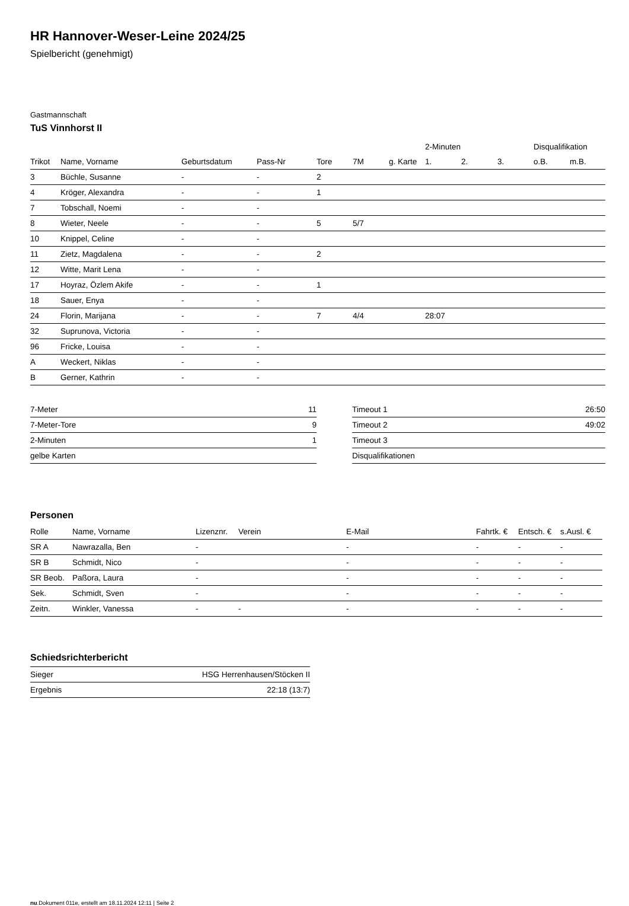HR Hannover-Weser-Leine 2024/25
Spielbericht (genehmigt)
Gastmannschaft
TuS Vinnhorst II
| | | | | | | | 2-Minuten | | | Disqualifikation | |
| --- | --- | --- | --- | --- | --- | --- | --- | --- | --- | --- | --- |
| Trikot | Name, Vorname | Geburtsdatum | Pass-Nr | Tore | 7M | g. Karte | 1. | 2. | 3. | o.B. | m.B. |
| 3 | Büchle, Susanne | - | - | 2 | | | | | | | |
| 4 | Kröger, Alexandra | - | - | 1 | | | | | | | |
| 7 | Tobschall, Noemi | - | - | | | | | | | | |
| 8 | Wieter, Neele | - | - | 5 | 5/7 | | | | | | |
| 10 | Knippel, Celine | - | - | | | | | | | | |
| 11 | Zietz, Magdalena | - | - | 2 | | | | | | | |
| 12 | Witte, Marit Lena | - | - | | | | | | | | |
| 17 | Hoyraz, Özlem Akife | - | - | 1 | | | | | | | |
| 18 | Sauer, Enya | - | - | | | | | | | | |
| 24 | Florin, Marijana | - | - | 7 | 4/4 | | 28:07 | | | | |
| 32 | Suprunova, Victoria | - | - | | | | | | | | |
| 96 | Fricke, Louisa | - | - | | | | | | | | |
| A | Weckert, Niklas | - | - | | | | | | | | |
| B | Gerner, Kathrin | - | - | | | | | | | | |
| 7-Meter | 11 |
| 7-Meter-Tore | 9 |
| 2-Minuten | 1 |
| gelbe Karten | |
| Timeout 1 | 26:50 |
| Timeout 2 | 49:02 |
| Timeout 3 | |
| Disqualifikationen | |
Personen
| Rolle | Name, Vorname | Lizenznr. | Verein | E-Mail | Fahrtk. € | Entsch. € | s.Ausl. € |
| --- | --- | --- | --- | --- | --- | --- | --- |
| SR A | Nawrazalla, Ben | - | | - | - | - | - |
| SR B | Schmidt, Nico | - | | - | - | - | - |
| SR Beob. | Paßora, Laura | - | | - | - | - | - |
| Sek. | Schmidt, Sven | - | | - | - | - | - |
| Zeitn. | Winkler, Vanessa | - | - | - | - | - | - |
Schiedsrichterbericht
| Sieger | HSG Herrenhausen/Stöcken II |
| Ergebnis | 22:18 (13:7) |
nu.Dokument 011e, erstellt am 18.11.2024 12:11 | Seite 2